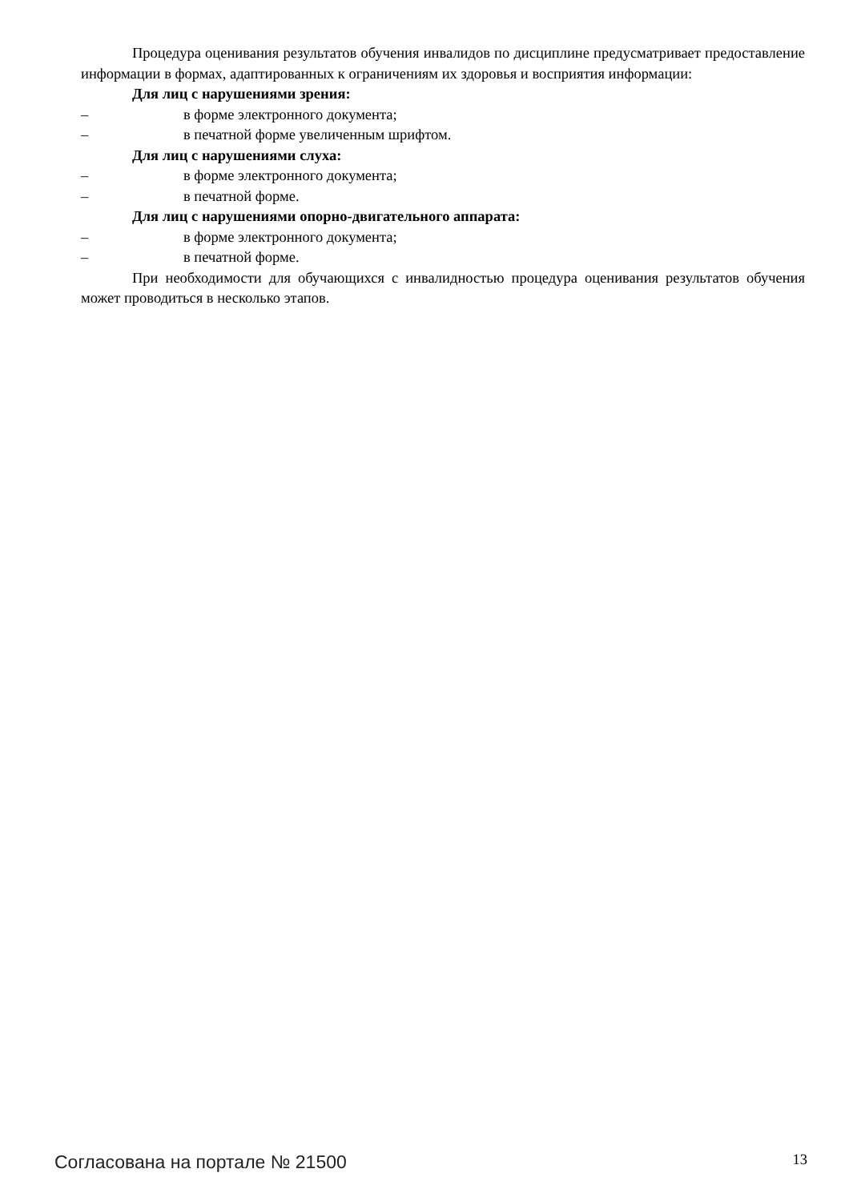Процедура оценивания результатов обучения инвалидов по дисциплине предусматривает предоставление информации в формах, адаптированных к ограничениям их здоровья и восприятия информации:
Для лиц с нарушениями зрения:
– в форме электронного документа;
– в печатной форме увеличенным шрифтом.
Для лиц с нарушениями слуха:
– в форме электронного документа;
– в печатной форме.
Для лиц с нарушениями опорно-двигательного аппарата:
– в форме электронного документа;
– в печатной форме.
При необходимости для обучающихся с инвалидностью процедура оценивания результатов обучения может проводиться в несколько этапов.
Согласована на портале № 21500 13